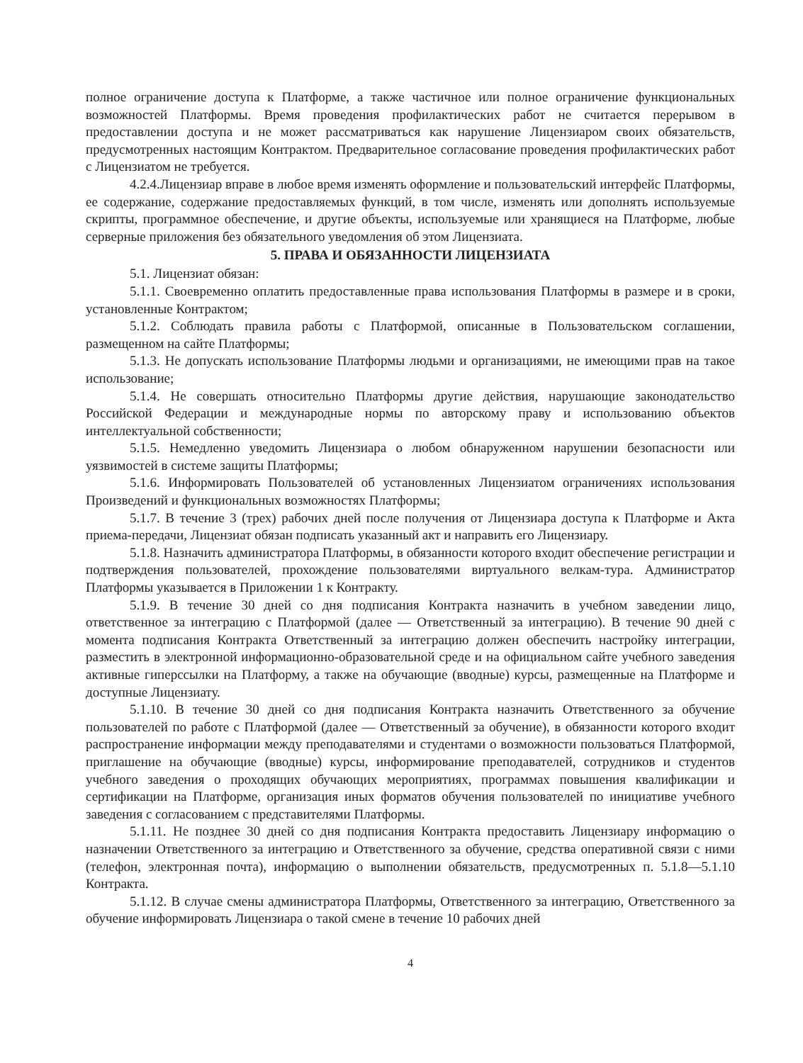полное ограничение доступа к Платформе, а также частичное или полное ограничение функциональных возможностей Платформы. Время проведения профилактических работ не считается перерывом в предоставлении доступа и не может рассматриваться как нарушение Лицензиаром своих обязательств, предусмотренных настоящим Контрактом. Предварительное согласование проведения профилактических работ с Лицензиатом не требуется.
4.2.4.Лицензиар вправе в любое время изменять оформление и пользовательский интерфейс Платформы, ее содержание, содержание предоставляемых функций, в том числе, изменять или дополнять используемые скрипты, программное обеспечение, и другие объекты, используемые или хранящиеся на Платформе, любые серверные приложения без обязательного уведомления об этом Лицензиата.
5. ПРАВА И ОБЯЗАННОСТИ ЛИЦЕНЗИАТА
5.1. Лицензиат обязан:
5.1.1. Своевременно оплатить предоставленные права использования Платформы в размере и в сроки, установленные Контрактом;
5.1.2. Соблюдать правила работы с Платформой, описанные в Пользовательском соглашении, размещенном на сайте Платформы;
5.1.3. Не допускать использование Платформы людьми и организациями, не имеющими прав на такое использование;
5.1.4. Не совершать относительно Платформы другие действия, нарушающие законодательство Российской Федерации и международные нормы по авторскому праву и использованию объектов интеллектуальной собственности;
5.1.5. Немедленно уведомить Лицензиара о любом обнаруженном нарушении безопасности или уязвимостей в системе защиты Платформы;
5.1.6. Информировать Пользователей об установленных Лицензиатом ограничениях использования Произведений и функциональных возможностях Платформы;
5.1.7. В течение 3 (трех) рабочих дней после получения от Лицензиара доступа к Платформе и Акта приема-передачи, Лицензиат обязан подписать указанный акт и направить его Лицензиару.
5.1.8. Назначить администратора Платформы, в обязанности которого входит обеспечение регистрации и подтверждения пользователей, прохождение пользователями виртуального велкам-тура. Администратор Платформы указывается в Приложении 1 к Контракту.
5.1.9. В течение 30 дней со дня подписания Контракта назначить в учебном заведении лицо, ответственное за интеграцию с Платформой (далее — Ответственный за интеграцию). В течение 90 дней с момента подписания Контракта Ответственный за интеграцию должен обеспечить настройку интеграции, разместить в электронной информационно-образовательной среде и на официальном сайте учебного заведения активные гиперссылки на Платформу, а также на обучающие (вводные) курсы, размещенные на Платформе и доступные Лицензиату.
5.1.10. В течение 30 дней со дня подписания Контракта назначить Ответственного за обучение пользователей по работе с Платформой (далее — Ответственный за обучение), в обязанности которого входит распространение информации между преподавателями и студентами о возможности пользоваться Платформой, приглашение на обучающие (вводные) курсы, информирование преподавателей, сотрудников и студентов учебного заведения о проходящих обучающих мероприятиях, программах повышения квалификации и сертификации на Платформе, организация иных форматов обучения пользователей по инициативе учебного заведения с согласованием с представителями Платформы.
5.1.11. Не позднее 30 дней со дня подписания Контракта предоставить Лицензиару информацию о назначении Ответственного за интеграцию и Ответственного за обучение, средства оперативной связи с ними (телефон, электронная почта), информацию о выполнении обязательств, предусмотренных п. 5.1.8—5.1.10 Контракта.
5.1.12. В случае смены администратора Платформы, Ответственного за интеграцию, Ответственного за обучение информировать Лицензиара о такой смене в течение 10 рабочих дней
4